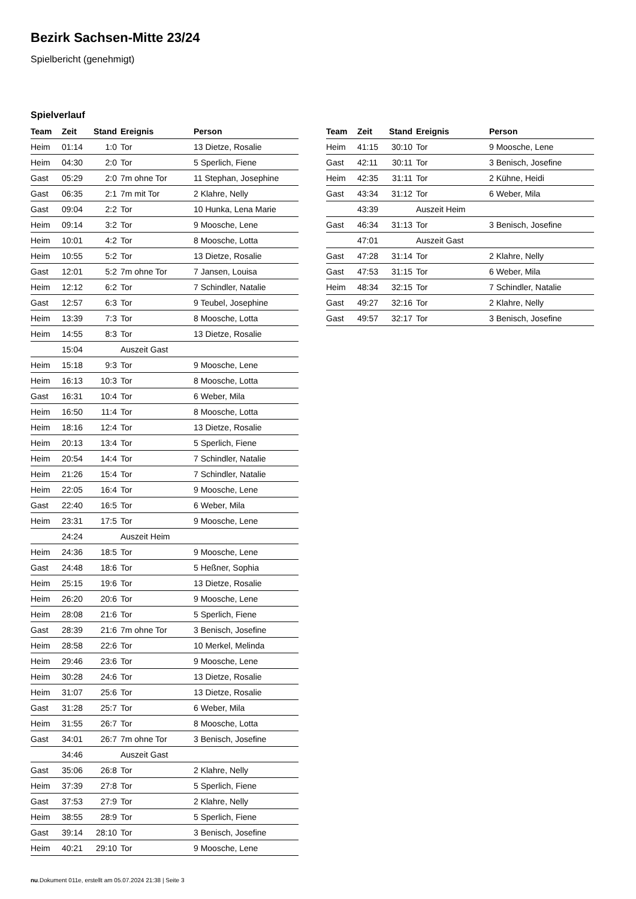Bezirk Sachsen-Mitte 23/24
Spielbericht (genehmigt)
Spielverlauf
| Team | Zeit | Stand | Ereignis | Person |
| --- | --- | --- | --- | --- |
| Heim | 01:14 | 1:0 | Tor | 13 Dietze, Rosalie |
| Heim | 04:30 | 2:0 | Tor | 5 Sperlich, Fiene |
| Gast | 05:29 | 2:0 | 7m ohne Tor | 11 Stephan, Josephine |
| Gast | 06:35 | 2:1 | 7m mit Tor | 2 Klahre, Nelly |
| Gast | 09:04 | 2:2 | Tor | 10 Hunka, Lena Marie |
| Heim | 09:14 | 3:2 | Tor | 9 Moosche, Lene |
| Heim | 10:01 | 4:2 | Tor | 8 Moosche, Lotta |
| Heim | 10:55 | 5:2 | Tor | 13 Dietze, Rosalie |
| Gast | 12:01 | 5:2 | 7m ohne Tor | 7 Jansen, Louisa |
| Heim | 12:12 | 6:2 | Tor | 7 Schindler, Natalie |
| Gast | 12:57 | 6:3 | Tor | 9 Teubel, Josephine |
| Heim | 13:39 | 7:3 | Tor | 8 Moosche, Lotta |
| Heim | 14:55 | 8:3 | Tor | 13 Dietze, Rosalie |
| | 15:04 | | Auszeit Gast | |
| Heim | 15:18 | 9:3 | Tor | 9 Moosche, Lene |
| Heim | 16:13 | 10:3 | Tor | 8 Moosche, Lotta |
| Gast | 16:31 | 10:4 | Tor | 6 Weber, Mila |
| Heim | 16:50 | 11:4 | Tor | 8 Moosche, Lotta |
| Heim | 18:16 | 12:4 | Tor | 13 Dietze, Rosalie |
| Heim | 20:13 | 13:4 | Tor | 5 Sperlich, Fiene |
| Heim | 20:54 | 14:4 | Tor | 7 Schindler, Natalie |
| Heim | 21:26 | 15:4 | Tor | 7 Schindler, Natalie |
| Heim | 22:05 | 16:4 | Tor | 9 Moosche, Lene |
| Gast | 22:40 | 16:5 | Tor | 6 Weber, Mila |
| Heim | 23:31 | 17:5 | Tor | 9 Moosche, Lene |
| | 24:24 | | Auszeit Heim | |
| Heim | 24:36 | 18:5 | Tor | 9 Moosche, Lene |
| Gast | 24:48 | 18:6 | Tor | 5 Heßner, Sophia |
| Heim | 25:15 | 19:6 | Tor | 13 Dietze, Rosalie |
| Heim | 26:20 | 20:6 | Tor | 9 Moosche, Lene |
| Heim | 28:08 | 21:6 | Tor | 5 Sperlich, Fiene |
| Gast | 28:39 | 21:6 | 7m ohne Tor | 3 Benisch, Josefine |
| Heim | 28:58 | 22:6 | Tor | 10 Merkel, Melinda |
| Heim | 29:46 | 23:6 | Tor | 9 Moosche, Lene |
| Heim | 30:28 | 24:6 | Tor | 13 Dietze, Rosalie |
| Heim | 31:07 | 25:6 | Tor | 13 Dietze, Rosalie |
| Gast | 31:28 | 25:7 | Tor | 6 Weber, Mila |
| Heim | 31:55 | 26:7 | Tor | 8 Moosche, Lotta |
| Gast | 34:01 | 26:7 | 7m ohne Tor | 3 Benisch, Josefine |
| | 34:46 | | Auszeit Gast | |
| Gast | 35:06 | 26:8 | Tor | 2 Klahre, Nelly |
| Heim | 37:39 | 27:8 | Tor | 5 Sperlich, Fiene |
| Gast | 37:53 | 27:9 | Tor | 2 Klahre, Nelly |
| Heim | 38:55 | 28:9 | Tor | 5 Sperlich, Fiene |
| Gast | 39:14 | 28:10 | Tor | 3 Benisch, Josefine |
| Heim | 40:21 | 29:10 | Tor | 9 Moosche, Lene |
| Team | Zeit | Stand | Ereignis | Person |
| --- | --- | --- | --- | --- |
| Heim | 41:15 | 30:10 | Tor | 9 Moosche, Lene |
| Gast | 42:11 | 30:11 | Tor | 3 Benisch, Josefine |
| Heim | 42:35 | 31:11 | Tor | 2 Kühne, Heidi |
| Gast | 43:34 | 31:12 | Tor | 6 Weber, Mila |
| | 43:39 | | Auszeit Heim | |
| Gast | 46:34 | 31:13 | Tor | 3 Benisch, Josefine |
| | 47:01 | | Auszeit Gast | |
| Gast | 47:28 | 31:14 | Tor | 2 Klahre, Nelly |
| Gast | 47:53 | 31:15 | Tor | 6 Weber, Mila |
| Heim | 48:34 | 32:15 | Tor | 7 Schindler, Natalie |
| Gast | 49:27 | 32:16 | Tor | 2 Klahre, Nelly |
| Gast | 49:57 | 32:17 | Tor | 3 Benisch, Josefine |
nu.Dokument 011e, erstellt am 05.07.2024 21:38 | Seite 3